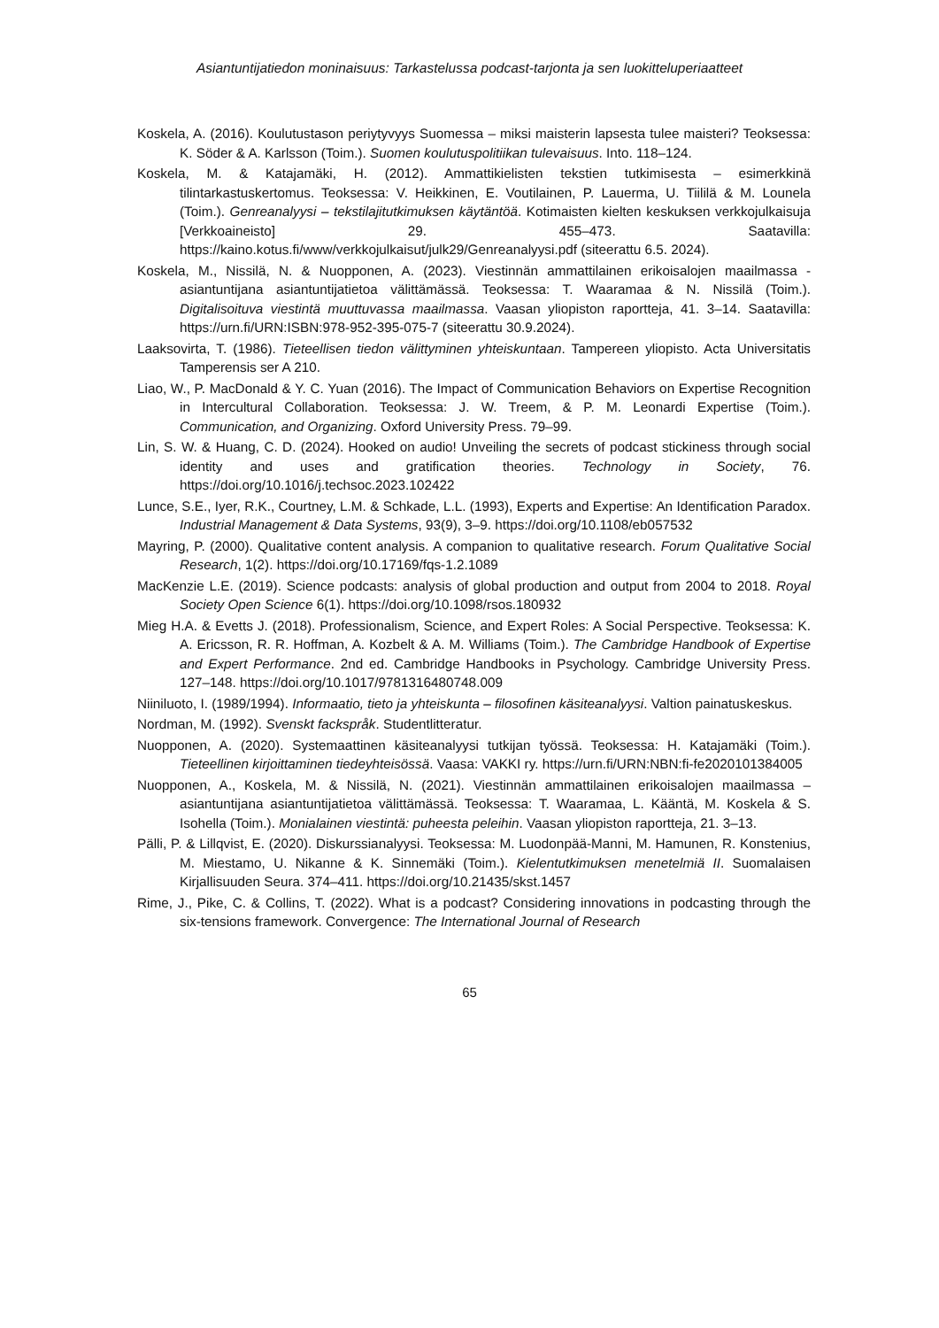Asiantuntijatiedon moninaisuus: Tarkastelussa podcast-tarjonta ja sen luokitteluperiaatteet
Koskela, A. (2016). Koulutustason periytyvyys Suomessa – miksi maisterin lapsesta tulee maisteri? Teoksessa: K. Söder & A. Karlsson (Toim.). Suomen koulutuspolitiikan tulevaisuus. Into. 118–124.
Koskela, M. & Katajamäki, H. (2012). Ammattikielisten tekstien tutkimisesta – esimerkkinä tilintarkastuskertomus. Teoksessa: V. Heikkinen, E. Voutilainen, P. Lauerma, U. Tiililä & M. Lounela (Toim.). Genreanalyysi – tekstilajitutkimuksen käytäntöä. Kotimaisten kielten keskuksen verkkojulkaisuja [Verkkoaineisto] 29. 455–473. Saatavilla: https://kaino.kotus.fi/www/verkkojulkaisut/julk29/Genreanalyysi.pdf (siteerattu 6.5. 2024).
Koskela, M., Nissilä, N. & Nuopponen, A. (2023). Viestinnän ammattilainen erikoisalojen maailmassa - asiantuntijana asiantuntijatietoa välittämässä. Teoksessa: T. Waaramaa & N. Nissilä (Toim.). Digitalisoituva viestintä muuttuvassa maailmassa. Vaasan yliopiston raportteja, 41. 3–14. Saatavilla: https://urn.fi/URN:ISBN:978-952-395-075-7 (siteerattu 30.9.2024).
Laaksovirta, T. (1986). Tieteellisen tiedon välittyminen yhteiskuntaan. Tampereen yliopisto. Acta Universitatis Tamperensis ser A 210.
Liao, W., P. MacDonald & Y. C. Yuan (2016). The Impact of Communication Behaviors on Expertise Recognition in Intercultural Collaboration. Teoksessa: J. W. Treem, & P. M. Leonardi Expertise (Toim.). Communication, and Organizing. Oxford University Press. 79–99.
Lin, S. W. & Huang, C. D. (2024). Hooked on audio! Unveiling the secrets of podcast stickiness through social identity and uses and gratification theories. Technology in Society, 76. https://doi.org/10.1016/j.techsoc.2023.102422
Lunce, S.E., Iyer, R.K., Courtney, L.M. & Schkade, L.L. (1993), Experts and Expertise: An Identification Paradox. Industrial Management & Data Systems, 93(9), 3–9. https://doi.org/10.1108/eb057532
Mayring, P. (2000). Qualitative content analysis. A companion to qualitative research. Forum Qualitative Social Research, 1(2). https://doi.org/10.17169/fqs-1.2.1089
MacKenzie L.E. (2019). Science podcasts: analysis of global production and output from 2004 to 2018. Royal Society Open Science 6(1). https://doi.org/10.1098/rsos.180932
Mieg H.A. & Evetts J. (2018). Professionalism, Science, and Expert Roles: A Social Perspective. Teoksessa: K. A. Ericsson, R. R. Hoffman, A. Kozbelt & A. M. Williams (Toim.). The Cambridge Handbook of Expertise and Expert Performance. 2nd ed. Cambridge Handbooks in Psychology. Cambridge University Press. 127–148. https://doi.org/10.1017/9781316480748.009
Niiniluoto, I. (1989/1994). Informaatio, tieto ja yhteiskunta – filosofinen käsiteanalyysi. Valtion painatuskeskus.
Nordman, M. (1992). Svenskt fackspråk. Studentlitteratur.
Nuopponen, A. (2020). Systemaattinen käsiteanalyysi tutkijan työssä. Teoksessa: H. Katajamäki (Toim.). Tieteellinen kirjoittaminen tiedeyhteisössä. Vaasa: VAKKI ry. https://urn.fi/URN:NBN:fi-fe2020101384005
Nuopponen, A., Koskela, M. & Nissilä, N. (2021). Viestinnän ammattilainen erikoisalojen maailmassa – asiantuntijana asiantuntijatietoa välittämässä. Teoksessa: T. Waaramaa, L. Kääntä, M. Koskela & S. Isohella (Toim.). Monialainen viestintä: puheesta peleihin. Vaasan yliopiston raportteja, 21. 3–13.
Pälli, P. & Lillqvist, E. (2020). Diskurssianalyysi. Teoksessa: M. Luodonpää-Manni, M. Hamunen, R. Konstenius, M. Miestamo, U. Nikanne & K. Sinnemäki (Toim.). Kielentutkimuksen menetelmiä II. Suomalaisen Kirjallisuuden Seura. 374–411. https://doi.org/10.21435/skst.1457
Rime, J., Pike, C. & Collins, T. (2022). What is a podcast? Considering innovations in podcasting through the six-tensions framework. Convergence: The International Journal of Research
65